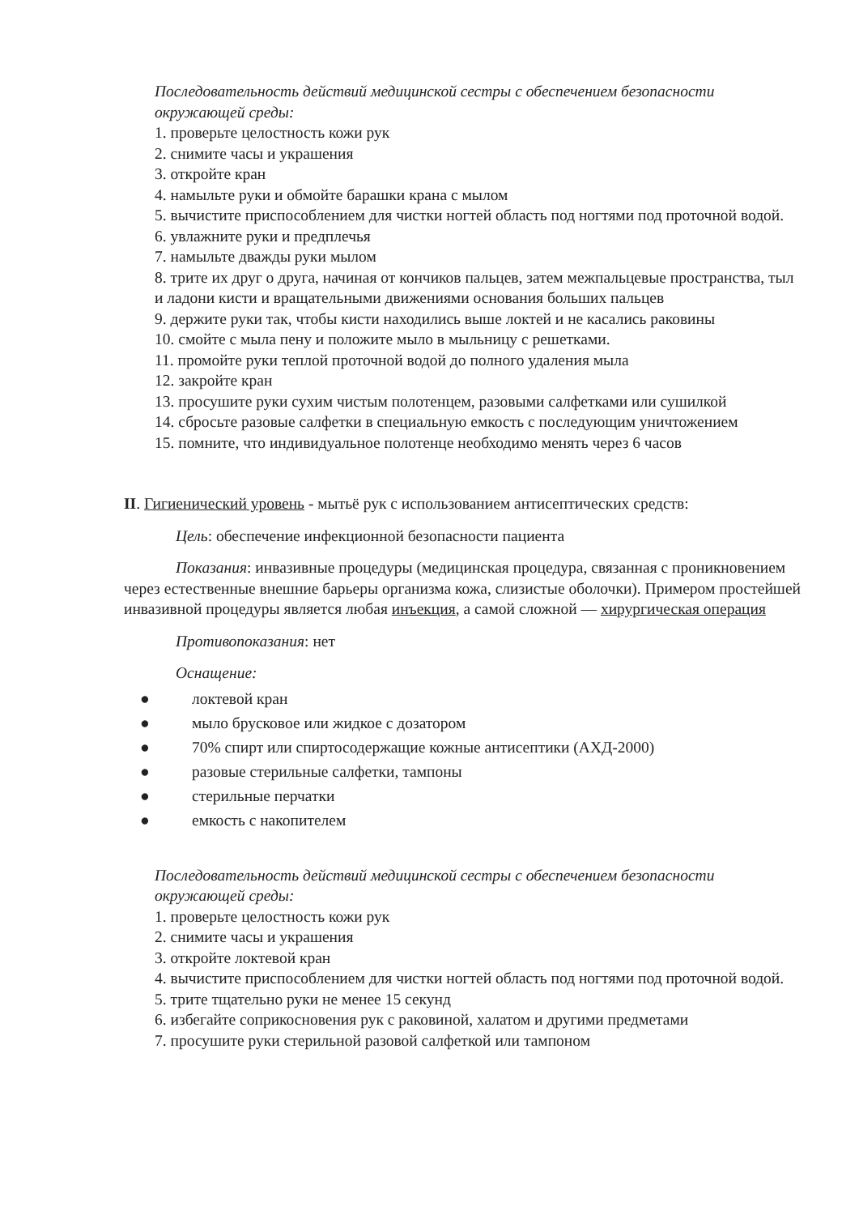Последовательность действий медицинской сестры с обеспечением безопасности окружающей среды:
1. проверьте целостность кожи рук
2. снимите часы и украшения
3. откройте кран
4. намыльте руки и обмойте барашки крана с мылом
5. вычистите приспособлением для чистки ногтей область под ногтями под проточной водой.
6. увлажните руки и предплечья
7. намыльте дважды руки мылом
8. трите их друг о друга, начиная от кончиков пальцев, затем межпальцевые пространства, тыл и ладони кисти и вращательными движениями основания больших пальцев
9. держите руки так, чтобы кисти находились выше локтей и не касались раковины
10. смойте с мыла пену и положите мыло в мыльницу с решетками.
11. промойте руки теплой проточной водой до полного удаления мыла
12. закройте кран
13. просушите руки сухим чистым полотенцем, разовыми салфетками или сушилкой
14. сбросьте разовые салфетки в специальную емкость с последующим уничтожением
15. помните, что индивидуальное полотенце необходимо менять через 6 часов
II. Гигиенический уровень - мытьё рук с использованием антисептических средств:
Цель: обеспечение инфекционной безопасности пациента
Показания: инвазивные процедуры (медицинская процедура, связанная с проникновением через естественные внешние барьеры организма кожа, слизистые оболочки). Примером простейшей инвазивной процедуры является любая инъекция, а самой сложной — хирургическая операция
Противопоказания: нет
Оснащение:
● локтевой кран
● мыло брусковое или жидкое с дозатором
● 70% спирт или спиртосодержащие кожные антисептики (АХД-2000)
● разовые стерильные салфетки, тампоны
● стерильные перчатки
● емкость с накопителем
Последовательность действий медицинской сестры с обеспечением безопасности окружающей среды:
1. проверьте целостность кожи рук
2. снимите часы и украшения
3. откройте локтевой кран
4. вычистите приспособлением для чистки ногтей область под ногтями под проточной водой.
5. трите тщательно руки не менее 15 секунд
6. избегайте соприкосновения рук с раковиной, халатом и другими предметами
7. просушите руки стерильной разовой салфеткой или тампоном